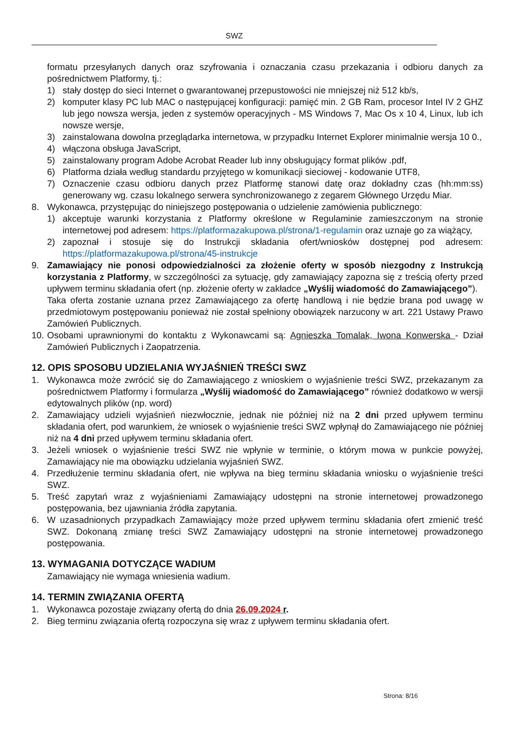SWZ
formatu przesyłanych danych oraz szyfrowania i oznaczania czasu przekazania i odbioru danych za pośrednictwem Platformy, tj.:
1) stały dostęp do sieci Internet o gwarantowanej przepustowości nie mniejszej niż 512 kb/s,
2) komputer klasy PC lub MAC o następującej konfiguracji: pamięć min. 2 GB Ram, procesor Intel IV 2 GHZ lub jego nowsza wersja, jeden z systemów operacyjnych - MS Windows 7, Mac Os x 10 4, Linux, lub ich nowsze wersje,
3) zainstalowana dowolna przeglądarka internetowa, w przypadku Internet Explorer minimalnie wersja 10 0.,
4) włączona obsługa JavaScript,
5) zainstalowany program Adobe Acrobat Reader lub inny obsługujący format plików .pdf,
6) Platforma działa według standardu przyjętego w komunikacji sieciowej - kodowanie UTF8,
7) Oznaczenie czasu odbioru danych przez Platformę stanowi datę oraz dokładny czas (hh:mm:ss) generowany wg. czasu lokalnego serwera synchronizowanego z zegarem Głównego Urzędu Miar.
8. Wykonawca, przystępując do niniejszego postępowania o udzielenie zamówienia publicznego:
1) akceptuje warunki korzystania z Platformy określone w Regulaminie zamieszczonym na stronie internetowej pod adresem: https://platformazakupowa.pl/strona/1-regulamin oraz uznaje go za wiążący,
2) zapoznał i stosuje się do Instrukcji składania ofert/wniosków dostępnej pod adresem: https://platformazakupowa.pl/strona/45-instrukcje
9. Zamawiający nie ponosi odpowiedzialności za złożenie oferty w sposób niezgodny z Instrukcją korzystania z Platformy, w szczególności za sytuację, gdy zamawiający zapozna się z treścią oferty przed upływem terminu składania ofert (np. złożenie oferty w zakładce „Wyślij wiadomość do Zamawiającego”).
Taka oferta zostanie uznana przez Zamawiającego za ofertę handlową i nie będzie brana pod uwagę w przedmiotowym postępowaniu ponieważ nie został spełniony obowiązek narzucony w art. 221 Ustawy Prawo Zamówień Publicznych.
10. Osobami uprawnionymi do kontaktu z Wykonawcami są: Agnieszka Tomalak, Iwona Konwerska - Dział Zamówień Publicznych i Zaopatrzenia.
12. OPIS SPOSOBU UDZIELANIA WYJAŚNIEŃ TREŚCI SWZ
1. Wykonawca może zwrócić się do Zamawiającego z wnioskiem o wyjaśnienie treści SWZ, przekazanym za pośrednictwem Platformy i formularza „Wyślij wiadomość do Zamawiającego” również dodatkowo w wersji edytowalnych plików (np. word)
2. Zamawiający udzieli wyjaśnień niezwłocznie, jednak nie później niż na 2 dni przed upływem terminu składania ofert, pod warunkiem, że wniosek o wyjaśnienie treści SWZ wpłynął do Zamawiającego nie później niż na 4 dni przed upływem terminu składania ofert.
3. Jeżeli wniosek o wyjaśnienie treści SWZ nie wpłynie w terminie, o którym mowa w punkcie powyżej, Zamawiający nie ma obowiązku udzielania wyjaśnień SWZ.
4. Przedłużenie terminu składania ofert, nie wpływa na bieg terminu składania wniosku o wyjaśnienie treści SWZ.
5. Treść zapytań wraz z wyjaśnieniami Zamawiający udostępni na stronie internetowej prowadzonego postępowania, bez ujawniania źródła zapytania.
6. W uzasadnionych przypadkach Zamawiający może przed upływem terminu składania ofert zmienić treść SWZ. Dokonaną zmianę treści SWZ Zamawiający udostępni na stronie internetowej prowadzonego postępowania.
13. WYMAGANIA DOTYCZĄCE WADIUM
Zamawiający nie wymaga wniesienia wadium.
14. TERMIN ZWIĄZANIA OFERTĄ
1. Wykonawca pozostaje związany ofertą do dnia 26.09.2024 r.
2. Bieg terminu związania ofertą rozpoczyna się wraz z upływem terminu składania ofert.
Strona: 8/16